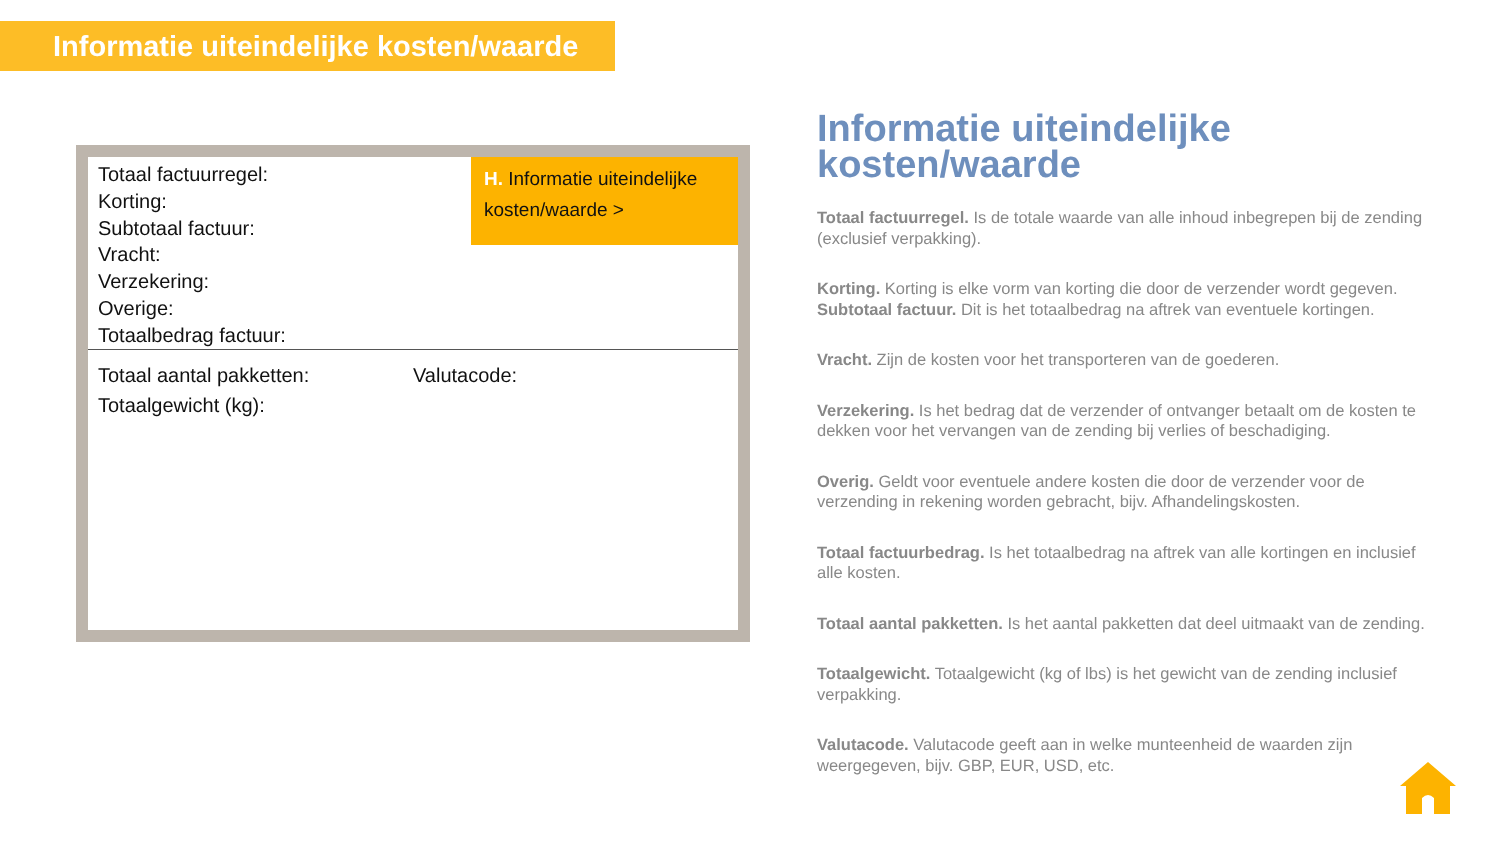Informatie uiteindelijke kosten/waarde
Totaal factuurregel:
Korting:
Subtotaal factuur:
Vracht:
Verzekering:
Overige:
Totaalbedrag factuur:
H. Informatie uiteindelijke kosten/waarde >
Totaal aantal pakketten:
Totaalgewicht (kg):
Valutacode:
Informatie uiteindelijke kosten/waarde
Totaal factuurregel. Is de totale waarde van alle inhoud inbegrepen bij de zending (exclusief verpakking).
Korting. Korting is elke vorm van korting die door de verzender wordt gegeven.
Subtotaal factuur. Dit is het totaalbedrag na aftrek van eventuele kortingen.
Vracht. Zijn de kosten voor het transporteren van de goederen.
Verzekering. Is het bedrag dat de verzender of ontvanger betaalt om de kosten te dekken voor het vervangen van de zending bij verlies of beschadiging.
Overig. Geldt voor eventuele andere kosten die door de verzender voor de verzending in rekening worden gebracht, bijv. Afhandelingskosten.
Totaal factuurbedrag. Is het totaalbedrag na aftrek van alle kortingen en inclusief alle kosten.
Totaal aantal pakketten. Is het aantal pakketten dat deel uitmaakt van de zending.
Totaalgewicht. Totaalgewicht (kg of lbs) is het gewicht van de zending inclusief verpakking.
Valutacode. Valutacode geeft aan in welke munteenheid de waarden zijn weergegeven, bijv. GBP, EUR, USD, etc.